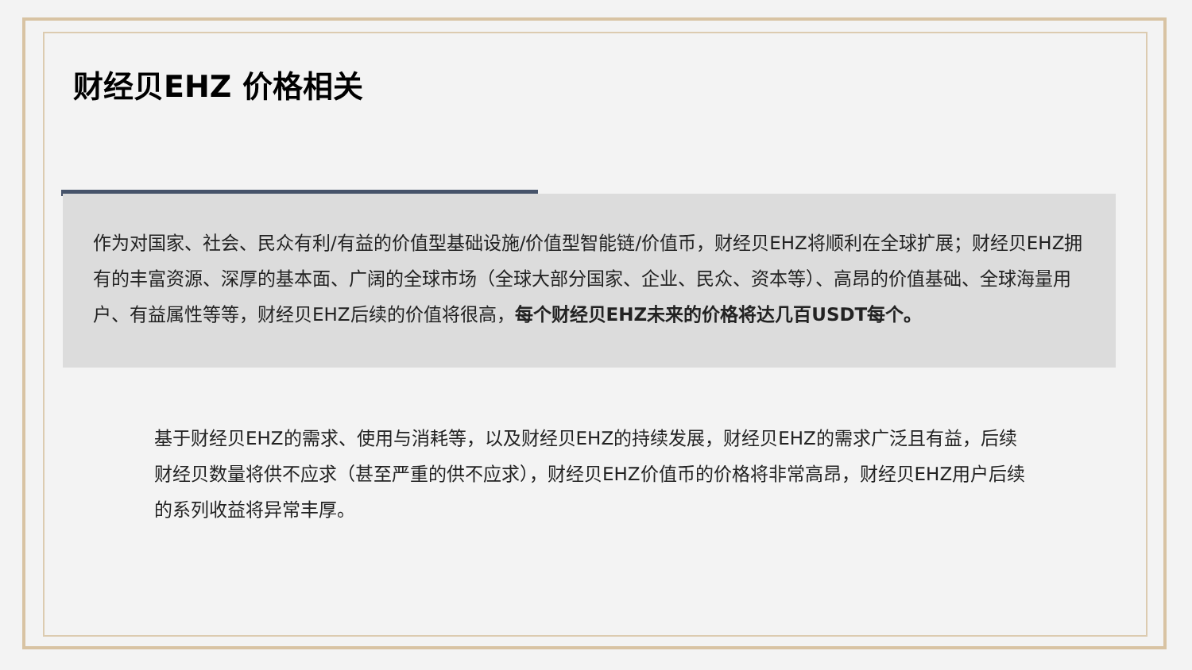财经贝EHZ 价格相关
作为对国家、社会、民众有利/有益的价值型基础设施/价值型智能链/价值币，财经贝EHZ将顺利在全球扩展；财经贝EHZ拥有的丰富资源、深厚的基本面、广阔的全球市场（全球大部分国家、企业、民众、资本等）、高昂的价值基础、全球海量用户、有益属性等等，财经贝EHZ后续的价值将很高，每个财经贝EHZ未来的价格将达几百USDT每个。
基于财经贝EHZ的需求、使用与消耗等，以及财经贝EHZ的持续发展，财经贝EHZ的需求广泛且有益，后续财经贝数量将供不应求（甚至严重的供不应求），财经贝EHZ价值币的价格将非常高昂，财经贝EHZ用户后续的系列收益将异常丰厚。